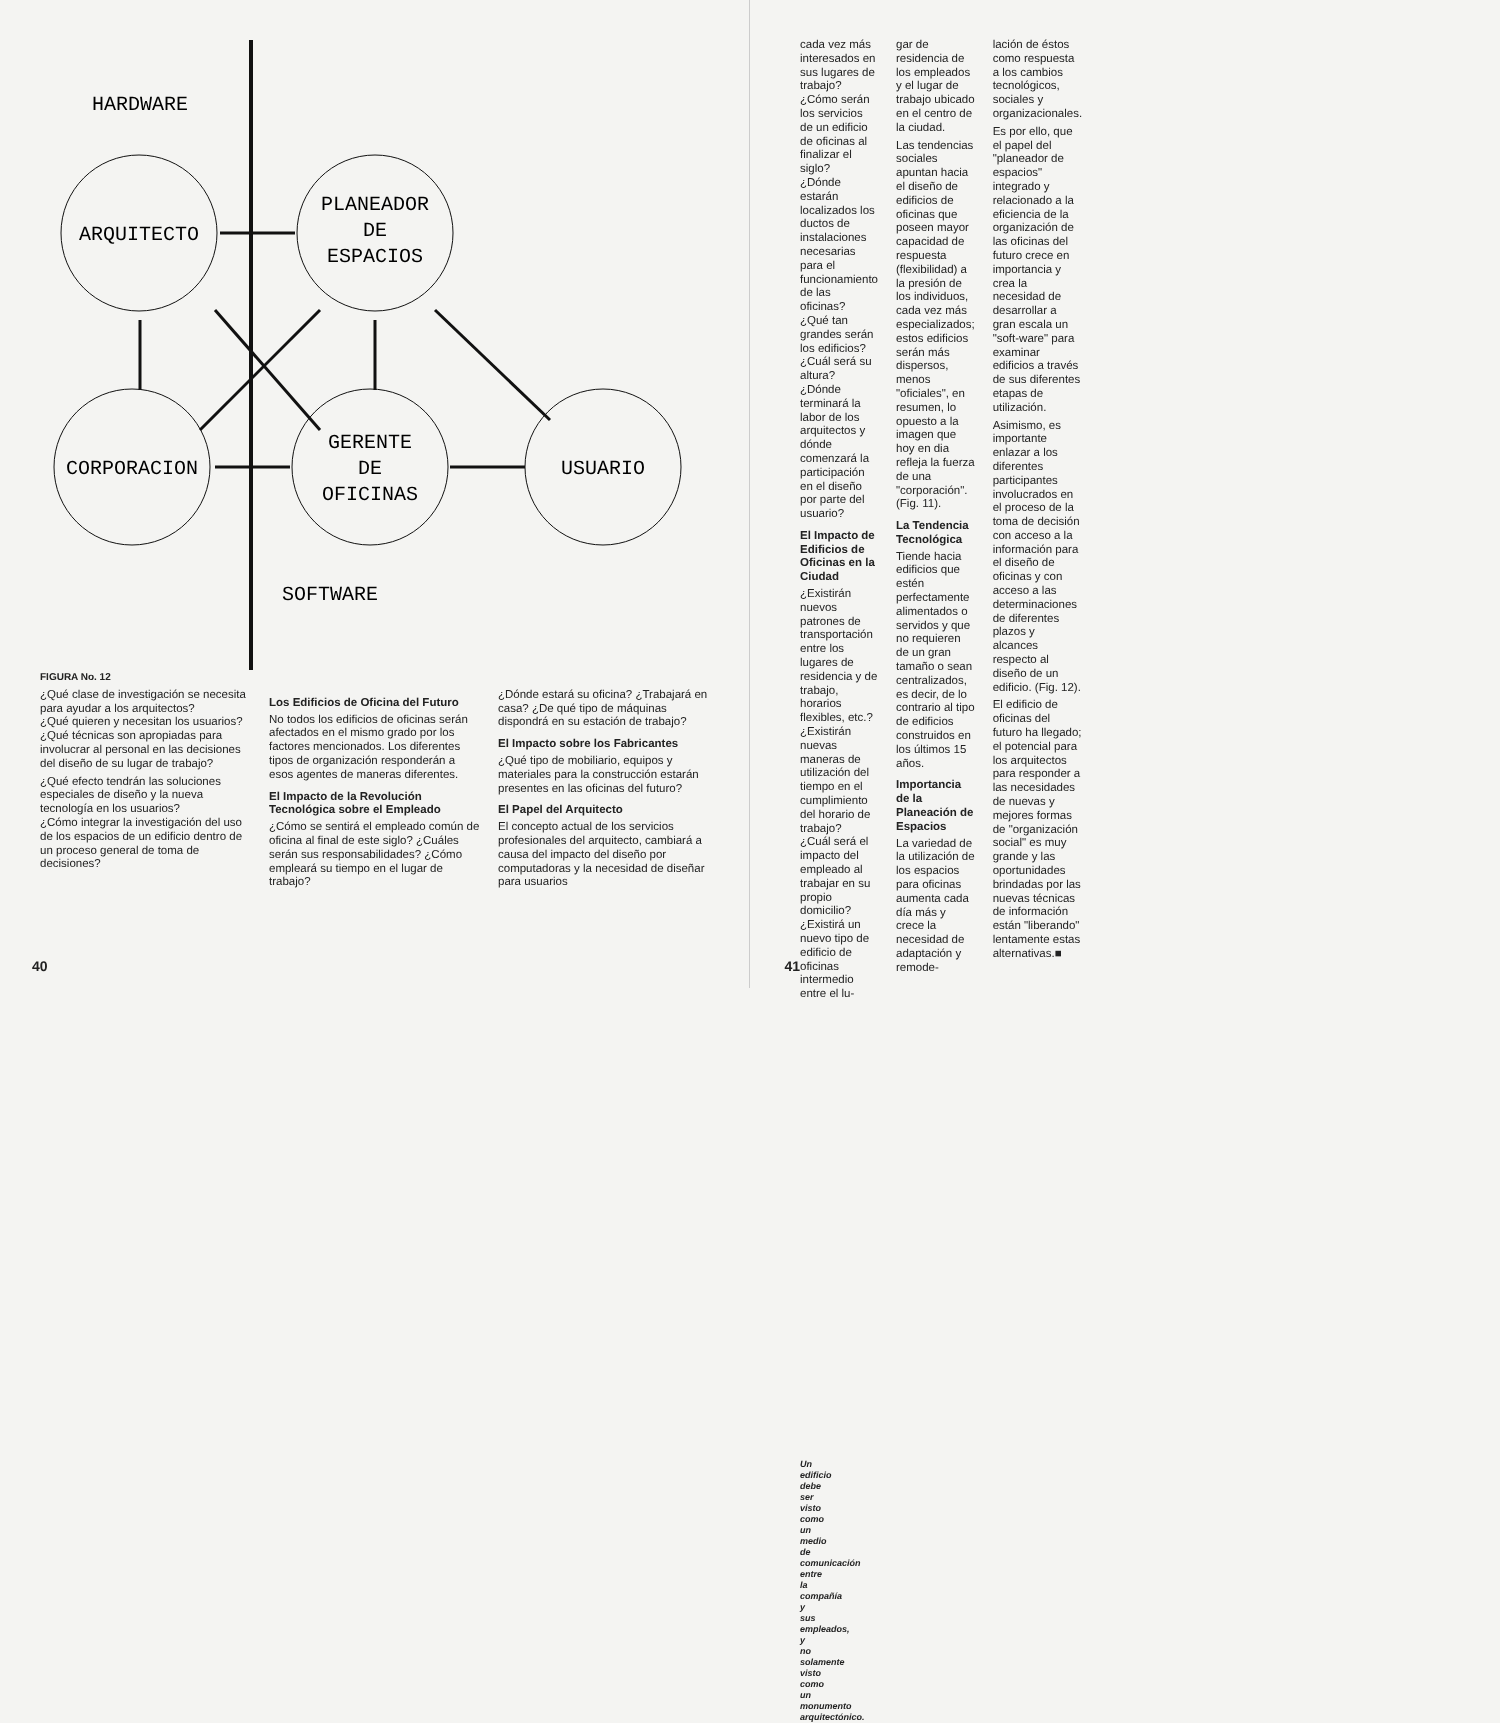HARDWARE
ARQUITECTO
PLANEADOR
DE
ESPACIOS
CORPORACION
GERENTE
DE
OFICINAS
USUARIO
SOFTWARE
FIGURA No. 12
¿Qué clase de investigación se necesita para ayudar a los arquitectos?
¿Qué quieren y necesitan los usuarios?
¿Qué técnicas son apropiadas para involucrar al personal en las decisiones del diseño de su lugar de trabajo?
¿Qué efecto tendrán las soluciones especiales de diseño y la nueva tecnología en los usuarios?
¿Cómo integrar la investigación del uso de los espacios de un edificio dentro de un proceso general de toma de decisiones?
Los Edificios de Oficina del Futuro
No todos los edificios de oficinas serán afectados en el mismo grado por los factores mencionados. Los diferentes tipos de organización responderán a esos agentes de maneras diferentes.
El Impacto de la Revolución Tecnológica sobre el Empleado
¿Cómo se sentirá el empleado común de oficina al final de este siglo? ¿Cuáles serán sus responsabilidades? ¿Cómo empleará su tiempo en el lugar de trabajo?
¿Dónde estará su oficina? ¿Trabajará en casa? ¿De qué tipo de máquinas dispondrá en su estación de trabajo?
El Impacto sobre los Fabricantes
¿Qué tipo de mobiliario, equipos y materiales para la construcción estarán presentes en las oficinas del futuro?
El Papel del Arquitecto
El concepto actual de los servicios profesionales del arquitecto, cambiará a causa del impacto del diseño por computadoras y la necesidad de diseñar para usuarios
40
cada vez más interesados en sus lugares de trabajo?
¿Cómo serán los servicios de un edificio de oficinas al finalizar el siglo?
¿Dónde estarán localizados los ductos de instalaciones necesarias para el funcionamiento de las oficinas?
¿Qué tan grandes serán los edificios?
¿Cuál será su altura?
¿Dónde terminará la labor de los arquitectos y dónde comenzará la participación en el diseño por parte del usuario?
El Impacto de Edificios de Oficinas en la Ciudad
¿Existirán nuevos patrones de transportación entre los lugares de residencia y de trabajo, horarios flexibles, etc.?
¿Existirán nuevas maneras de utilización del tiempo en el cumplimiento del horario de trabajo?
¿Cuál será el impacto del empleado al trabajar en su propio domicilio?
¿Existirá un nuevo tipo de edificio de oficinas intermedio entre el lu-
gar de residencia de los empleados y el lugar de trabajo ubicado en el centro de la ciudad.
Las tendencias sociales apuntan hacia el diseño de edificios de oficinas que poseen mayor capacidad de respuesta (flexibilidad) a la presión de los individuos, cada vez más especializados; estos edificios serán más dispersos, menos "oficiales", en resumen, lo opuesto a la imagen que hoy en dia refleja la fuerza de una "corporación". (Fig. 11).
La Tendencia Tecnológica
Tiende hacia edificios que estén perfectamente alimentados o servidos y que no requieren de un gran tamaño o sean centralizados, es decir, de lo contrario al tipo de edificios construidos en los últimos 15 años.
Importancia de la Planeación de Espacios
La variedad de la utilización de los espacios para oficinas aumenta cada día más y crece la necesidad de adaptación y remode-
lación de éstos como respuesta a los cambios tecnológicos, sociales y organizacionales.
Es por ello, que el papel del "planeador de espacios" integrado y relacionado a la eficiencia de la organización de las oficinas del futuro crece en importancia y crea la necesidad de desarrollar a gran escala un "soft-ware" para examinar edificios a través de sus diferentes etapas de utilización.
Asimismo, es importante enlazar a los diferentes participantes involucrados en el proceso de la toma de decisión con acceso a la información para el diseño de oficinas y con acceso a las determinaciones de diferentes plazos y alcances respecto al diseño de un edificio. (Fig. 12).
El edificio de oficinas del futuro ha llegado; el potencial para los arquitectos para responder a las necesidades de nuevas y mejores formas de "organización social" es muy grande y las oportunidades brindadas por las nuevas técnicas de información están "liberando" lentamente estas alternativas.■
Un edificio debe ser visto como un medio de comunicación entre la compañía y sus empleados, y no solamente visto como un monumento arquitectónico.
41